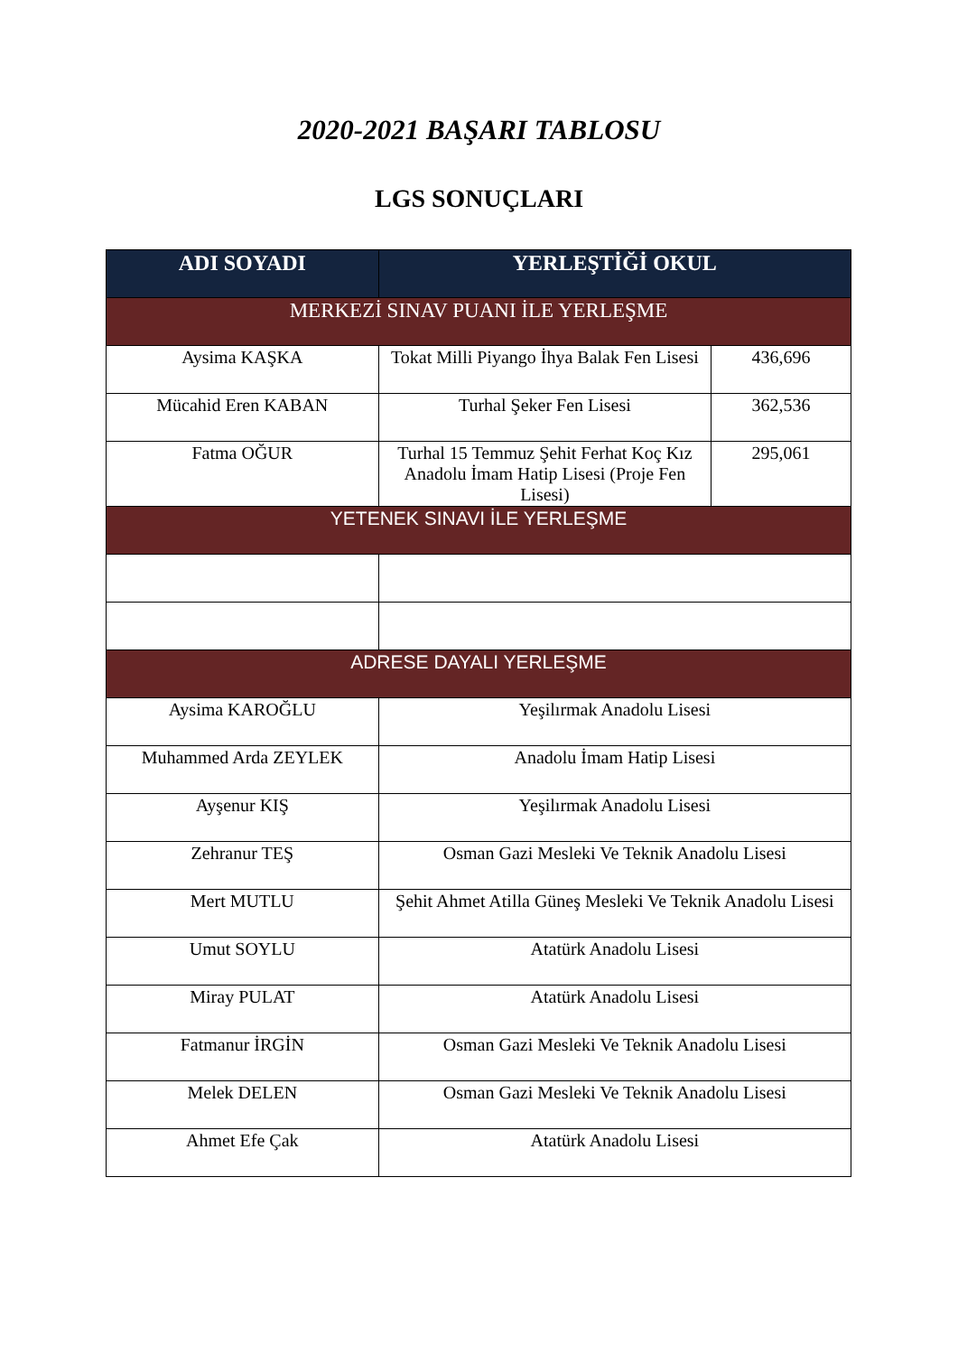2020-2021 BAŞARI TABLOSU
LGS SONUÇLARI
| ADI SOYADI | YERLEŞTİĞİ OKUL | |
| --- | --- | --- |
| MERKEZİ SINAV PUANI İLE YERLEŞME | | |
| Aysima KAŞKA | Tokat Milli Piyango İhya Balak Fen Lisesi | 436,696 |
| Mücahid Eren KABAN | Turhal Şeker Fen Lisesi | 362,536 |
| Fatma OĞUR | Turhal 15 Temmuz Şehit Ferhat Koç Kız Anadolu İmam Hatip Lisesi (Proje Fen Lisesi) | 295,061 |
| YETENEK SINAVI İLE YERLEŞME | | |
| ADRESE DAYALI YERLEŞME | | |
| Aysima KAROĞLU | Yeşilırmak Anadolu Lisesi | |
| Muhammed Arda ZEYLEK | Anadolu İmam Hatip Lisesi | |
| Ayşenur KIŞ | Yeşilırmak Anadolu Lisesi | |
| Zehranur TEŞ | Osman Gazi Mesleki Ve Teknik Anadolu Lisesi | |
| Mert MUTLU | Şehit Ahmet Atilla Güneş Mesleki Ve Teknik Anadolu Lisesi | |
| Umut SOYLU | Atatürk Anadolu Lisesi | |
| Miray PULAT | Atatürk Anadolu Lisesi | |
| Fatmanur İRGİN | Osman Gazi Mesleki Ve Teknik Anadolu Lisesi | |
| Melek DELEN | Osman Gazi Mesleki Ve Teknik Anadolu Lisesi | |
| Ahmet Efe Çak | Atatürk Anadolu Lisesi | |